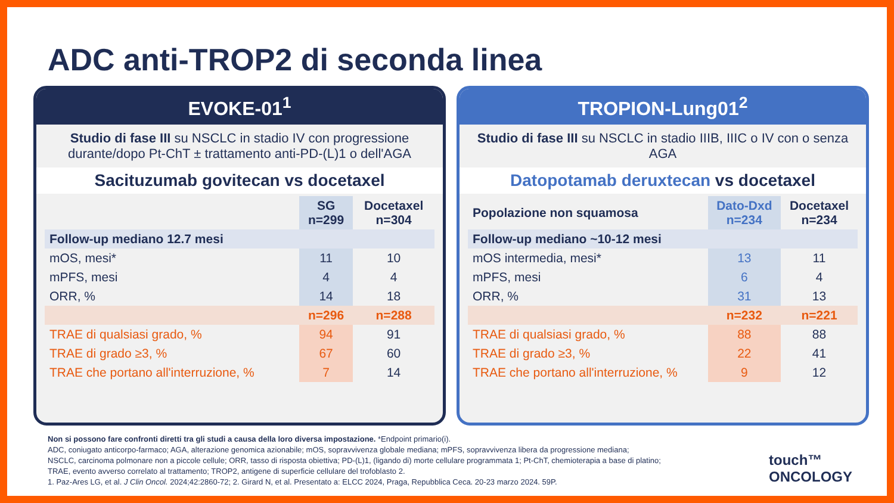ADC anti-TROP2 di seconda linea
EVOKE-01<sup>1</sup>
Studio di fase III su NSCLC in stadio IV con progressione durante/dopo Pt-ChT ± trattamento anti-PD-(L)1 o dell'AGA
Sacituzumab govitecan vs docetaxel
| | SG n=299 | Docetaxel n=304 |
| --- | --- | --- |
| Follow-up mediano 12.7 mesi | | |
| mOS, mesi* | 11 | 10 |
| mPFS, mesi | 4 | 4 |
| ORR, % | 14 | 18 |
| | n=296 | n=288 |
| TRAE di qualsiasi grado, % | 94 | 91 |
| TRAE di grado ≥3, % | 67 | 60 |
| TRAE che portano all'interruzione, % | 7 | 14 |
TROPION-Lung01<sup>2</sup>
Studio di fase III su NSCLC in stadio IIIB, IIIC o IV con o senza AGA
Datopotamab deruxtecan vs docetaxel
| Popolazione non squamosa | Dato-Dxd n=234 | Docetaxel n=234 |
| --- | --- | --- |
| Follow-up mediano ~10-12 mesi | | |
| mOS intermedia, mesi* | 13 | 11 |
| mPFS, mesi | 6 | 4 |
| ORR, % | 31 | 13 |
| | n=232 | n=221 |
| TRAE di qualsiasi grado, % | 88 | 88 |
| TRAE di grado ≥3, % | 22 | 41 |
| TRAE che portano all'interruzione, % | 9 | 12 |
Non si possono fare confronti diretti tra gli studi a causa della loro diversa impostazione. *Endpoint primario(i).
ADC, coniugato anticorpo-farmaco; AGA, alterazione genomica azionabile; mOS, sopravvivenza globale mediana; mPFS, sopravvivenza libera da progressione mediana;
NSCLC, carcinoma polmonare non a piccole cellule; ORR, tasso di risposta obiettiva; PD-(L)1, (ligando di) morte cellulare programmata 1; Pt-ChT, chemioterapia a base di platino;
TRAE, evento avverso correlato al trattamento; TROP2, antigene di superficie cellulare del trofoblasto 2.
1. Paz-Ares LG, et al. J Clin Oncol. 2024;42:2860-72; 2. Girard N, et al. Presentato a: ELCC 2024, Praga, Repubblica Ceca. 20-23 marzo 2024. 59P.
touch™
ONCOLOGY